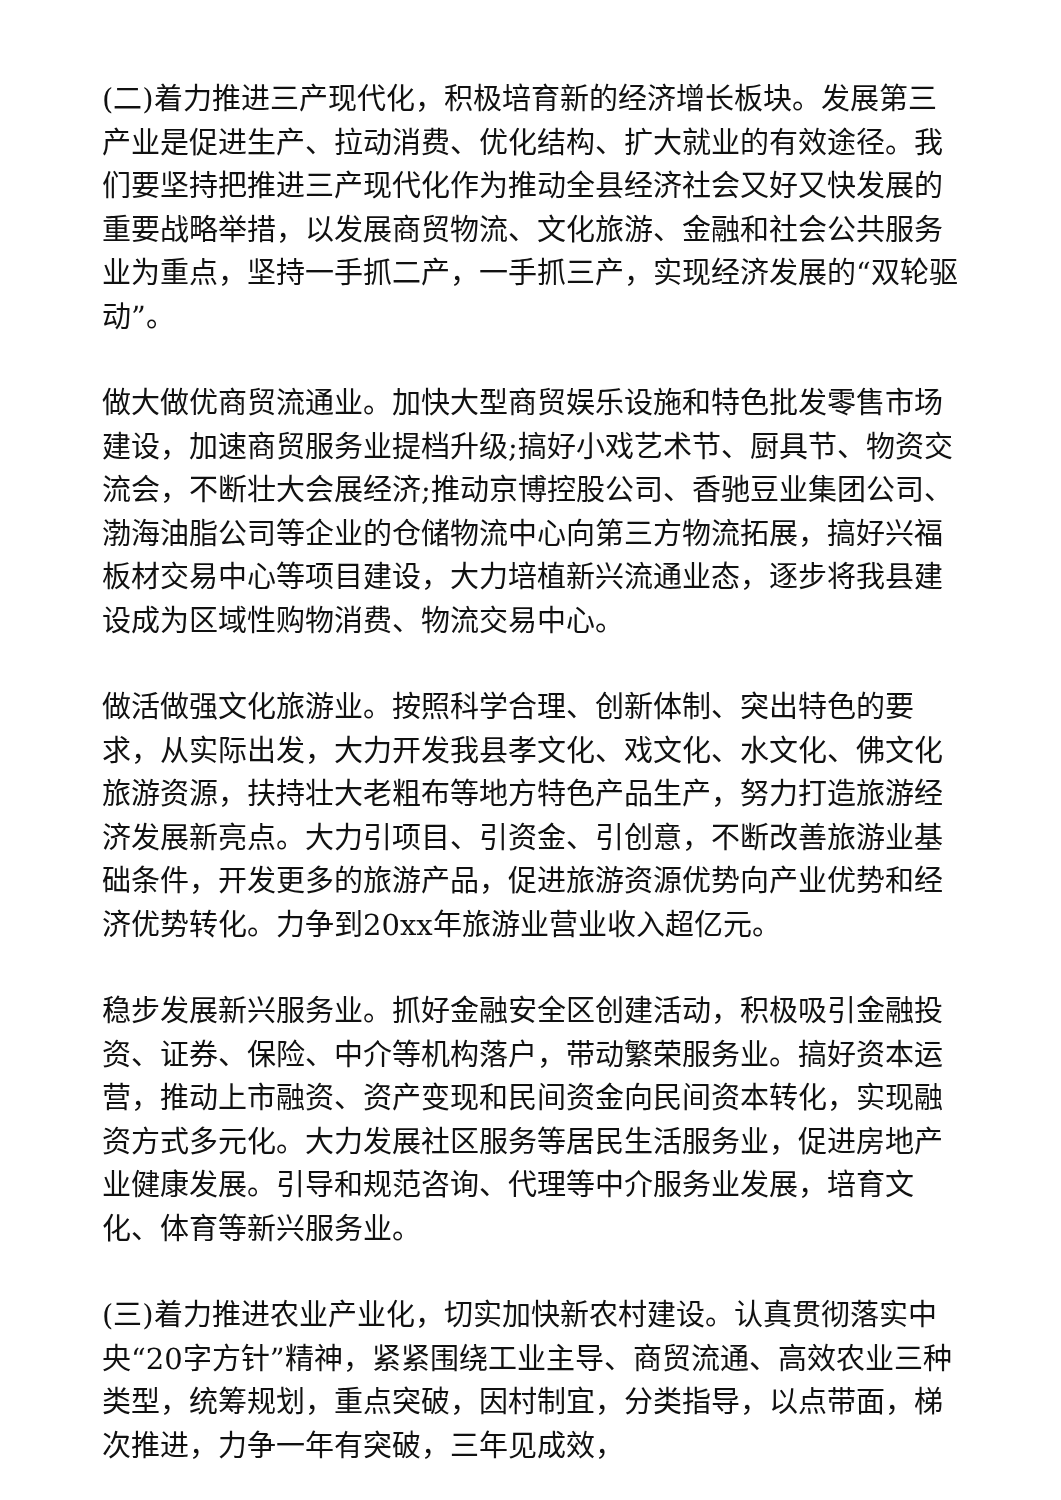(二)着力推进三产现代化，积极培育新的经济增长板块。发展第三产业是促进生产、拉动消费、优化结构、扩大就业的有效途径。我们要坚持把推进三产现代化作为推动全县经济社会又好又快发展的重要战略举措，以发展商贸物流、文化旅游、金融和社会公共服务业为重点，坚持一手抓二产，一手抓三产，实现经济发展的“双轮驱动”。
做大做优商贸流通业。加快大型商贸娱乐设施和特色批发零售市场建设，加速商贸服务业提档升级;搞好小戏艺术节、厨具节、物资交流会，不断壮大会展经济;推动京博控股公司、香驰豆业集团公司、渤海油脂公司等企业的仓储物流中心向第三方物流拓展，搞好兴福板材交易中心等项目建设，大力培植新兴流通业态，逐步将我县建设成为区域性购物消费、物流交易中心。
做活做强文化旅游业。按照科学合理、创新体制、突出特色的要求，从实际出发，大力开发我县孝文化、戏文化、水文化、佛文化旅游资源，扶持壮大老粗布等地方特色产品生产，努力打造旅游经济发展新亮点。大力引项目、引资金、引创意，不断改善旅游业基础条件，开发更多的旅游产品，促进旅游资源优势向产业优势和经济优势转化。力争到20xx年旅游业营业收入超亿元。
稳步发展新兴服务业。抓好金融安全区创建活动，积极吸引金融投资、证券、保险、中介等机构落户，带动繁荣服务业。搞好资本运营，推动上市融资、资产变现和民间资金向民间资本转化，实现融资方式多元化。大力发展社区服务等居民生活服务业，促进房地产业健康发展。引导和规范咨询、代理等中介服务业发展，培育文化、体育等新兴服务业。
(三)着力推进农业产业化，切实加快新农村建设。认真贯彻落实中央“20字方针”精神，紧紧围绕工业主导、商贸流通、高效农业三种类型，统筹规划，重点突破，因村制宜，分类指导，以点带面，梯次推进，力争一年有突破，三年见成效，